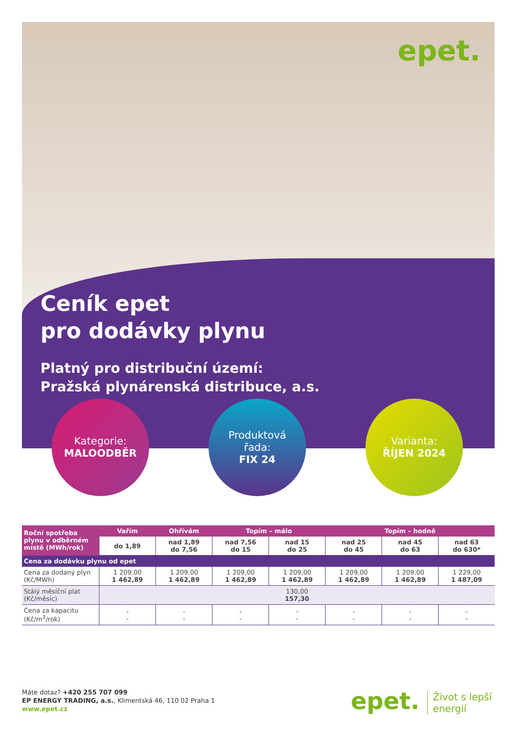epet.
Ceník epet
pro dodávky plynu
Platný pro distribuční území:
Pražská plynárenská distribuce, a.s.
Kategorie:
MALOODBĚR
Produktová
řada:
FIX 24
Varianta:
ŘÍJEN 2024
| Roční spotřeba plynu v odběrném místě (MWh/rok) | Vařím | Ohřívám | Topím – málo | | Topím – hodně | | |
| --- | --- | --- | --- | --- | --- | --- | --- |
| | do 1,89 | nad 1,89 do 7,56 | nad 7,56 do 15 | nad 15 do 25 | nad 25 do 45 | nad 45 do 63 | nad 63 do 630* |
| Cena za dodávku plynu od epet | | | | | | | |
| Cena za dodaný plyn (Kč/MWh) | 1 209,00 1 462,89 | 1 209,00 1 462,89 | 1 209,00 1 462,89 | 1 209,00 1 462,89 | 1 209,00 1 462,89 | 1 209,00 1 462,89 | 1 229,00 1 487,09 |
| Stálý měsíční plat (Kč/měsíc) | 130,00 157,30 | | | | | | |
| Cena za kapacitu (Kč/m<sup>3</sup>/rok) | - - | - - | - - | - - | - - | - - | - - |
Máte dotaz? +420 255 707 099
EP ENERGY TRADING, a.s., Klimentská 46, 110 02 Praha 1
www.epet.cz
epet. Život s lepší
energií